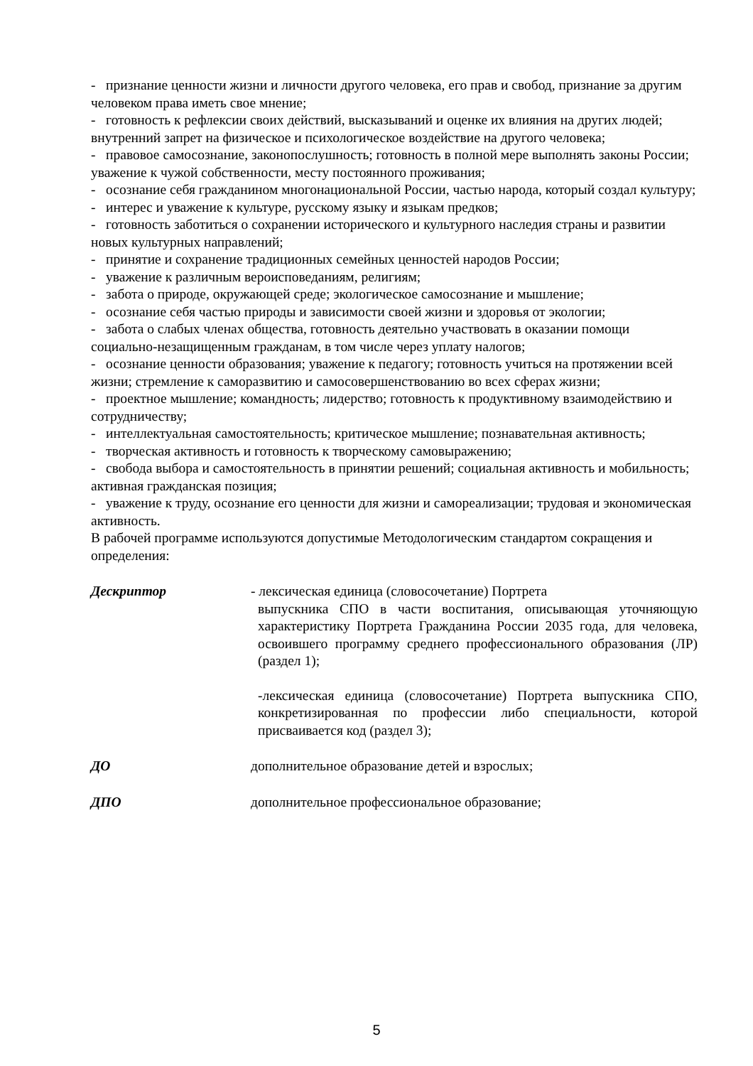- признание ценности жизни и личности другого человека, его прав и свобод, признание за другим человеком права иметь свое мнение;
- готовность к рефлексии своих действий, высказываний и оценке их влияния на других людей; внутренний запрет на физическое и психологическое воздействие на другого человека;
- правовое самосознание, законопослушность; готовность в полной мере выполнять законы России; уважение к чужой собственности, месту постоянного проживания;
- осознание себя гражданином многонациональной России, частью народа, который создал культуру;
- интерес и уважение к культуре, русскому языку и языкам предков;
- готовность заботиться о сохранении исторического и культурного наследия страны и развитии новых культурных направлений;
- принятие и сохранение традиционных семейных ценностей народов России;
- уважение к различным вероисповеданиям, религиям;
- забота о природе, окружающей среде; экологическое самосознание и мышление;
- осознание себя частью природы и зависимости своей жизни и здоровья от экологии;
- забота о слабых членах общества, готовность деятельно участвовать в оказании помощи социально-незащищенным гражданам, в том числе через уплату налогов;
- осознание ценности образования; уважение к педагогу; готовность учиться на протяжении всей жизни; стремление к саморазвитию и самосовершенствованию во всех сферах жизни;
- проектное мышление; командность; лидерство; готовность к продуктивному взаимодействию и сотрудничеству;
- интеллектуальная самостоятельность; критическое мышление; познавательная активность;
- творческая активность и готовность к творческому самовыражению;
- свобода выбора и самостоятельность в принятии решений; социальная активность и мобильность; активная гражданская позиция;
- уважение к труду, осознание его ценности для жизни и самореализации; трудовая и экономическая активность.
В рабочей программе используются допустимые Методологическим стандартом сокращения и определения:
Дескриптор - лексическая единица (словосочетание) Портрета
выпускника СПО в части воспитания, описывающая уточняющую характеристику Портрета Гражданина России 2035 года, для человека, освоившего программу среднего профессионального образования (ЛР) (раздел 1);
-лексическая единица (словосочетание) Портрета выпускника СПО, конкретизированная по профессии либо специальности, которой присваивается код (раздел 3);
ДО дополнительное образование детей и взрослых;
ДПО дополнительное профессиональное образование;
5